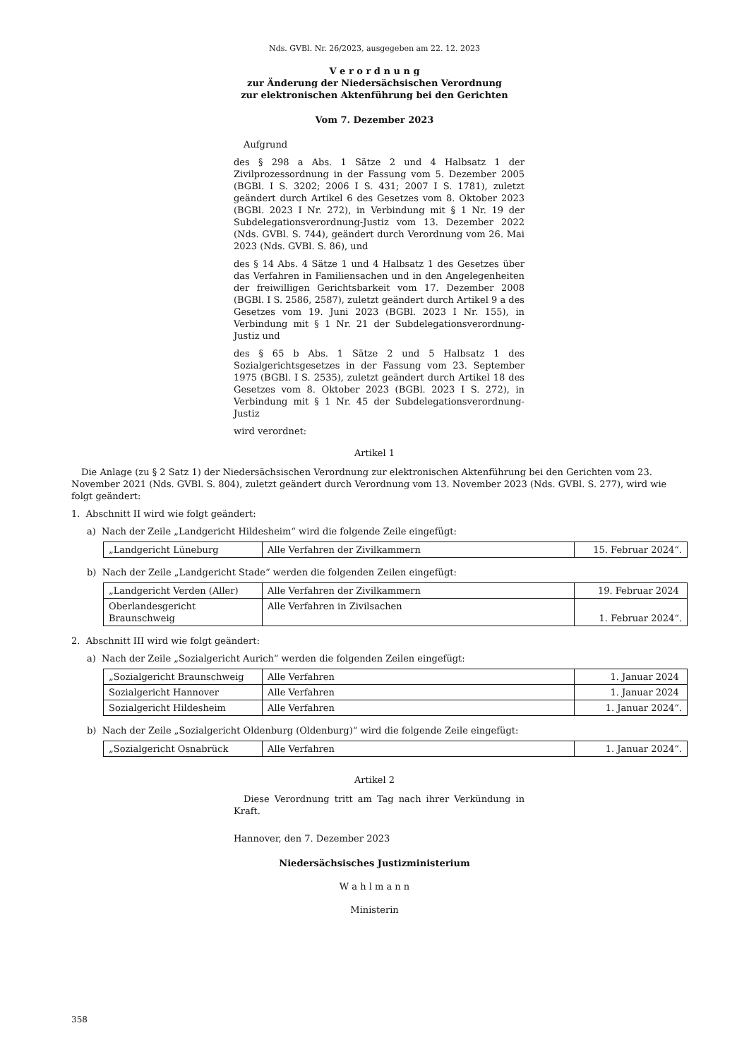Nds. GVBl. Nr. 26/2023, ausgegeben am 22. 12. 2023
V e r o r d n u n g
zur Änderung der Niedersächsischen Verordnung
zur elektronischen Aktenführung bei den Gerichten
Vom 7. Dezember 2023
Aufgrund
des § 298 a Abs. 1 Sätze 2 und 4 Halbsatz 1 der Zivilprozessordnung in der Fassung vom 5. Dezember 2005 (BGBl. I S. 3202; 2006 I S. 431; 2007 I S. 1781), zuletzt geändert durch Artikel 6 des Gesetzes vom 8. Oktober 2023 (BGBl. 2023 I Nr. 272), in Verbindung mit § 1 Nr. 19 der Subdelegationsverordnung-Justiz vom 13. Dezember 2022 (Nds. GVBl. S. 744), geändert durch Verordnung vom 26. Mai 2023 (Nds. GVBl. S. 86), und
des § 14 Abs. 4 Sätze 1 und 4 Halbsatz 1 des Gesetzes über das Verfahren in Familiensachen und in den Angelegenheiten der freiwilligen Gerichtsbarkeit vom 17. Dezember 2008 (BGBl. I S. 2586, 2587), zuletzt geändert durch Artikel 9 a des Gesetzes vom 19. Juni 2023 (BGBl. 2023 I Nr. 155), in Verbindung mit § 1 Nr. 21 der Subdelegationsverordnung-Justiz und
des § 65 b Abs. 1 Sätze 2 und 5 Halbsatz 1 des Sozialgerichtsgesetzes in der Fassung vom 23. September 1975 (BGBl. I S. 2535), zuletzt geändert durch Artikel 18 des Gesetzes vom 8. Oktober 2023 (BGBl. 2023 I S. 272), in Verbindung mit § 1 Nr. 45 der Subdelegationsverordnung-Justiz
wird verordnet:
Artikel 1
Die Anlage (zu § 2 Satz 1) der Niedersächsischen Verordnung zur elektronischen Aktenführung bei den Gerichten vom 23. November 2021 (Nds. GVBl. S. 804), zuletzt geändert durch Verordnung vom 13. November 2023 (Nds. GVBl. S. 277), wird wie folgt geändert:
1. Abschnitt II wird wie folgt geändert:
a) Nach der Zeile „Landgericht Hildesheim“ wird die folgende Zeile eingefügt:
| „Landgericht Lüneburg | Alle Verfahren der Zivilkammern | 15. Februar 2024“. |
b) Nach der Zeile „Landgericht Stade“ werden die folgenden Zeilen eingefügt:
| „Landgericht Verden (Aller) | Alle Verfahren der Zivilkammern | 19. Februar 2024 |
| Oberlandesgericht Braunschweig | Alle Verfahren in Zivilsachen | 1. Februar 2024“. |
2. Abschnitt III wird wie folgt geändert:
a) Nach der Zeile „Sozialgericht Aurich“ werden die folgenden Zeilen eingefügt:
| „Sozialgericht Braunschweig | Alle Verfahren | 1. Januar 2024 |
| Sozialgericht Hannover | Alle Verfahren | 1. Januar 2024 |
| Sozialgericht Hildesheim | Alle Verfahren | 1. Januar 2024“. |
b) Nach der Zeile „Sozialgericht Oldenburg (Oldenburg)“ wird die folgende Zeile eingefügt:
| „Sozialgericht Osnabrück | Alle Verfahren | 1. Januar 2024“. |
Artikel 2
Diese Verordnung tritt am Tag nach ihrer Verkündung in Kraft.
Hannover, den 7. Dezember 2023
Niedersächsisches Justizministerium
W a h l m a n n
Ministerin
358